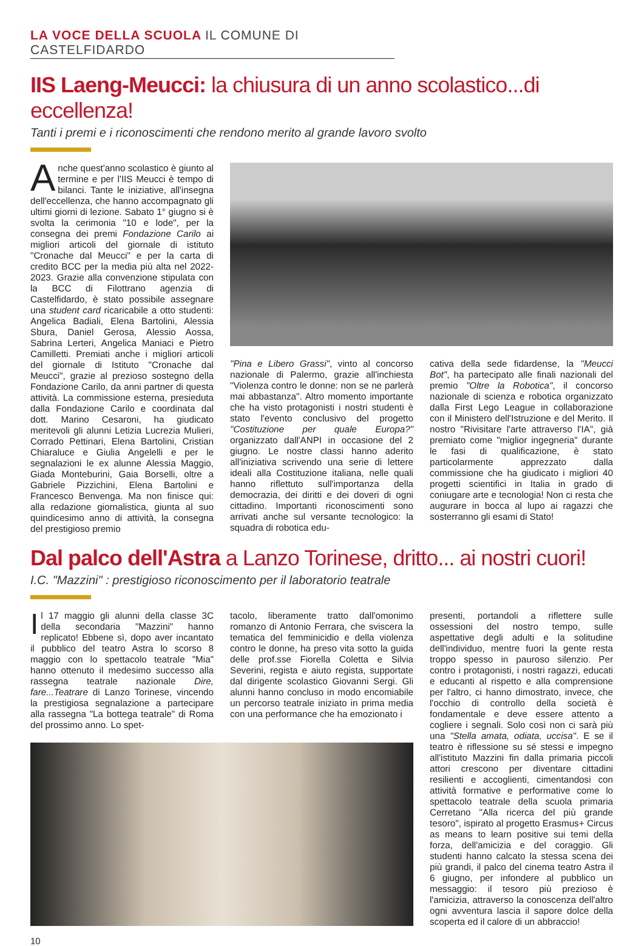LA VOCE DELLA SCUOLA IL COMUNE DI CASTELFIDARDO
IIS Laeng-Meucci: la chiusura di un anno scolastico...di eccellenza!
Tanti i premi e i riconoscimenti che rendono merito al grande lavoro svolto
Anche quest'anno scolastico è giunto al termine e per l'IIS Meucci è tempo di bilanci. Tante le iniziative, all'insegna dell'eccellenza, che hanno accompagnato gli ultimi giorni di lezione. Sabato 1° giugno si è svolta la cerimonia "10 e lode", per la consegna dei premi Fondazione Carilo ai migliori articoli del giornale di istituto "Cronache dal Meucci" e per la carta di credito BCC per la media più alta nel 2022-2023. Grazie alla convenzione stipulata con la BCC di Filottrano agenzia di Castelfidardo, è stato possibile assegnare una student card ricaricabile a otto studenti: Angelica Badiali, Elena Bartolini, Alessia Sbura, Daniel Gerosa, Alessio Aossa, Sabrina Lerteri, Angelica Maniaci e Pietro Camilletti. Premiati anche i migliori articoli del giornale di Istituto "Cronache dal Meucci", grazie al prezioso sostegno della Fondazione Carilo, da anni partner di questa attività. La commissione esterna, presieduta dalla Fondazione Carilo e coordinata dal dott. Marino Cesaroni, ha giudicato meritevoli gli alunni Letizia Lucrezia Mulieri, Corrado Pettinari, Elena Bartolini, Cristian Chiaraluce e Giulia Angelelli e per le segnalazioni le ex alunne Alessia Maggio, Giada Monteburini, Gaia Borselli, oltre a Gabriele Pizzichini, Elena Bartolini e Francesco Benvenga. Ma non finisce qui: alla redazione giornalistica, giunta al suo quindicesimo anno di attività, la consegna del prestigioso premio
"Pina e Libero Grassi", vinto al concorso nazionale di Palermo, grazie all'inchiesta "Violenza contro le donne: non se ne parlerà mai abbastanza". Altro momento importante che ha visto protagonisti i nostri studenti è stato l'evento conclusivo del progetto "Costituzione per quale Europa?" organizzato dall'ANPI in occasione del 2 giugno. Le nostre classi hanno aderito all'iniziativa scrivendo una serie di lettere ideali alla Costituzione italiana, nelle quali hanno riflettuto sull'importanza della democrazia, dei diritti e dei doveri di ogni cittadino. Importanti riconoscimenti sono arrivati anche sul versante tecnologico: la squadra di robotica edu-
cativa della sede fidardense, la "Meucci Bot", ha partecipato alle finali nazionali del premio "Oltre la Robotica", il concorso nazionale di scienza e robotica organizzato dalla First Lego League in collaborazione con il Ministero dell'Istruzione e del Merito. Il nostro "Rivisitare l'arte attraverso l'IA", già premiato come "miglior ingegneria" durante le fasi di qualificazione, è stato particolarmente apprezzato dalla commissione che ha giudicato i migliori 40 progetti scientifici in Italia in grado di coniugare arte e tecnologia! Non ci resta che augurare in bocca al lupo ai ragazzi che sosterranno gli esami di Stato!
Dal palco dell'Astra a Lanzo Torinese, dritto... ai nostri cuori!
I.C. "Mazzini" : prestigioso riconoscimento per il laboratorio teatrale
Il 17 maggio gli alunni della classe 3C della secondaria "Mazzini" hanno replicato! Ebbene sì, dopo aver incantato il pubblico del teatro Astra lo scorso 8 maggio con lo spettacolo teatrale "Mia" hanno ottenuto il medesimo successo alla rassegna teatrale nazionale Dire, fare...Teatrare di Lanzo Torinese, vincendo la prestigiosa segnalazione a partecipare alla rassegna "La bottega teatrale" di Roma del prossimo anno. Lo spet-
tacolo, liberamente tratto dall'omonimo romanzo di Antonio Ferrara, che sviscera la tematica del femminicidio e della violenza contro le donne, ha preso vita sotto la guida delle prof.sse Fiorella Coletta e Silvia Severini, regista e aiuto regista, supportate dal dirigente scolastico Giovanni Sergi. Gli alunni hanno concluso in modo encomiabile un percorso teatrale iniziato in prima media con una performance che ha emozionato i
presenti, portandoli a riflettere sulle ossessioni del nostro tempo, sulle aspettative degli adulti e la solitudine dell'individuo, mentre fuori la gente resta troppo spesso in pauroso silenzio. Per contro i protagonisti, i nostri ragazzi, educati e educanti al rispetto e alla comprensione per l'altro, ci hanno dimostrato, invece, che l'occhio di controllo della società è fondamentale e deve essere attento a cogliere i segnali. Solo così non ci sarà più una "Stella amata, odiata, uccisa". E se il teatro è riflessione su sé stessi e impegno all'istituto Mazzini fin dalla primaria piccoli attori crescono per diventare cittadini resilienti e accoglienti, cimentandosi con attività formative e performative come lo spettacolo teatrale della scuola primaria Cerretano "Alla ricerca del più grande tesoro", ispirato al progetto Erasmus+ Circus as means to learn positive sui temi della forza, dell'amicizia e del coraggio. Gli studenti hanno calcato la stessa scena dei più grandi, il palco del cinema teatro Astra il 6 giugno, per infondere al pubblico un messaggio: il tesoro più prezioso è l'amicizia, attraverso la conoscenza dell'altro ogni avventura lascia il sapore dolce della scoperta ed il calore di un abbraccio!
10